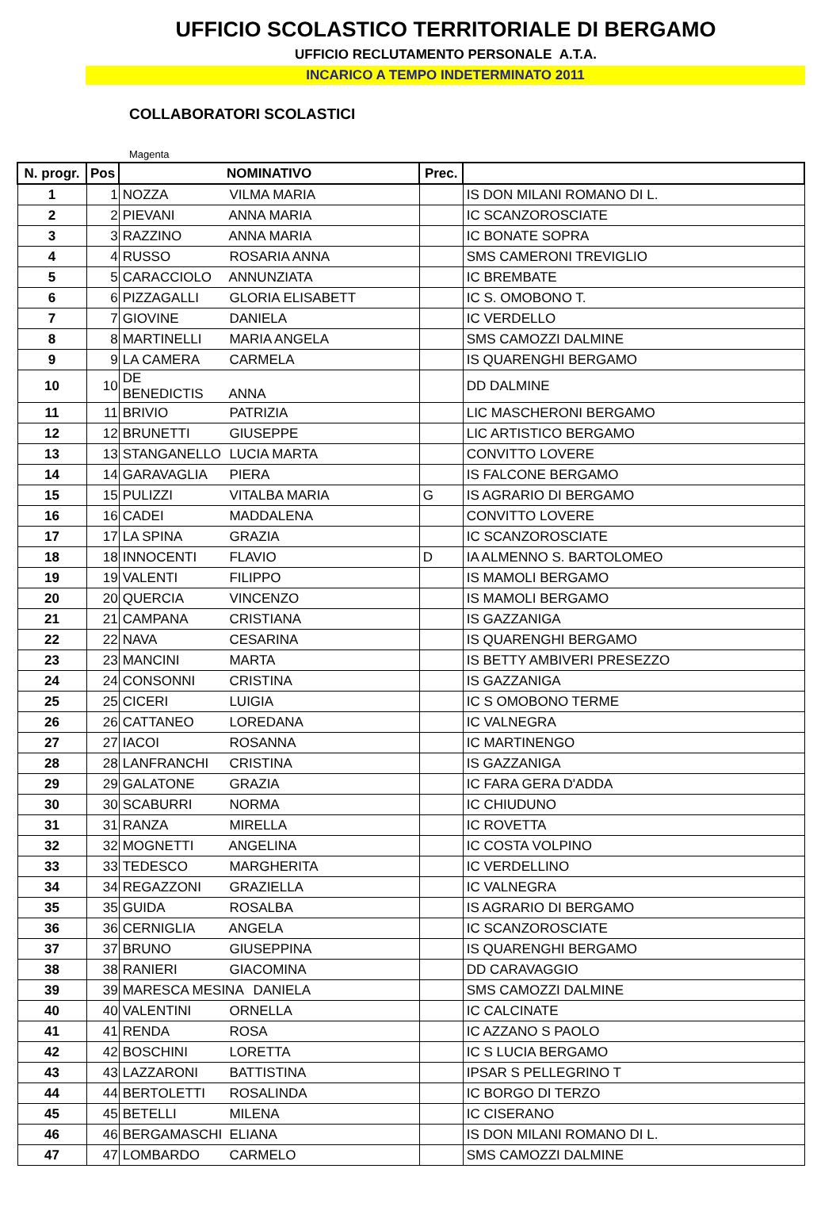UFFICIO SCOLASTICO TERRITORIALE DI BERGAMO
UFFICIO RECLUTAMENTO PERSONALE A.T.A.
INCARICO A TEMPO INDETERMINATO 2011
COLLABORATORI SCOLASTICI
Magenta
| N. progr. | Pos | NOMINATIVO | Prec. | |
| --- | --- | --- | --- | --- |
| 1 | 1 | NOZZA VILMA MARIA | | IS DON MILANI ROMANO DI L. |
| 2 | 2 | PIEVANI ANNA MARIA | | IC SCANZOROSCIATE |
| 3 | 3 | RAZZINO ANNA MARIA | | IC BONATE SOPRA |
| 4 | 4 | RUSSO ROSARIA ANNA | | SMS CAMERONI TREVIGLIO |
| 5 | 5 | CARACCIOLO ANNUNZIATA | | IC BREMBATE |
| 6 | 6 | PIZZAGALLI GLORIA ELISABETT | | IC S. OMOBONO T. |
| 7 | 7 | GIOVINE DANIELA | | IC VERDELLO |
| 8 | 8 | MARTINELLI MARIA ANGELA | | SMS CAMOZZI DALMINE |
| 9 | 9 | LA CAMERA CARMELA | | IS QUARENGHI BERGAMO |
| 10 | 10 | DE BENEDICTIS ANNA | | DD DALMINE |
| 11 | 11 | BRIVIO PATRIZIA | | LIC MASCHERONI BERGAMO |
| 12 | 12 | BRUNETTI GIUSEPPE | | LIC ARTISTICO BERGAMO |
| 13 | 13 | STANGANELLO LUCIA MARTA | | CONVITTO LOVERE |
| 14 | 14 | GARAVAGLIA PIERA | | IS FALCONE BERGAMO |
| 15 | 15 | PULIZZI VITALBA MARIA | G | IS AGRARIO DI BERGAMO |
| 16 | 16 | CADEI MADDALENA | | CONVITTO LOVERE |
| 17 | 17 | LA SPINA GRAZIA | | IC SCANZOROSCIATE |
| 18 | 18 | INNOCENTI FLAVIO | D | IA ALMENNO S. BARTOLOMEO |
| 19 | 19 | VALENTI FILIPPO | | IS MAMOLI BERGAMO |
| 20 | 20 | QUERCIA VINCENZO | | IS MAMOLI BERGAMO |
| 21 | 21 | CAMPANA CRISTIANA | | IS GAZZANIGA |
| 22 | 22 | NAVA CESARINA | | IS QUARENGHI BERGAMO |
| 23 | 23 | MANCINI MARTA | | IS BETTY AMBIVERI PRESEZZO |
| 24 | 24 | CONSONNI CRISTINA | | IS GAZZANIGA |
| 25 | 25 | CICERI LUIGIA | | IC S OMOBONO TERME |
| 26 | 26 | CATTANEO LOREDANA | | IC VALNEGRA |
| 27 | 27 | IACOI ROSANNA | | IC MARTINENGO |
| 28 | 28 | LANFRANCHI CRISTINA | | IS GAZZANIGA |
| 29 | 29 | GALATONE GRAZIA | | IC FARA GERA D'ADDA |
| 30 | 30 | SCABURRI NORMA | | IC CHIUDUNO |
| 31 | 31 | RANZA MIRELLA | | IC ROVETTA |
| 32 | 32 | MOGNETTI ANGELINA | | IC COSTA VOLPINO |
| 33 | 33 | TEDESCO MARGHERITA | | IC VERDELLINO |
| 34 | 34 | REGAZZONI GRAZIELLA | | IC VALNEGRA |
| 35 | 35 | GUIDA ROSALBA | | IS AGRARIO DI BERGAMO |
| 36 | 36 | CERNIGLIA ANGELA | | IC SCANZOROSCIATE |
| 37 | 37 | BRUNO GIUSEPPINA | | IS QUARENGHI BERGAMO |
| 38 | 38 | RANIERI GIACOMINA | | DD CARAVAGGIO |
| 39 | 39 | MARESCA MESINA DANIELA | | SMS CAMOZZI DALMINE |
| 40 | 40 | VALENTINI ORNELLA | | IC CALCINATE |
| 41 | 41 | RENDA ROSA | | IC AZZANO S PAOLO |
| 42 | 42 | BOSCHINI LORETTA | | IC S LUCIA BERGAMO |
| 43 | 43 | LAZZARONI BATTISTINA | | IPSAR S PELLEGRINO T |
| 44 | 44 | BERTOLETTI ROSALINDA | | IC BORGO DI TERZO |
| 45 | 45 | BETELLI MILENA | | IC CISERANO |
| 46 | 46 | BERGAMASCHI ELIANA | | IS DON MILANI ROMANO DI L. |
| 47 | 47 | LOMBARDO CARMELO | | SMS CAMOZZI DALMINE |